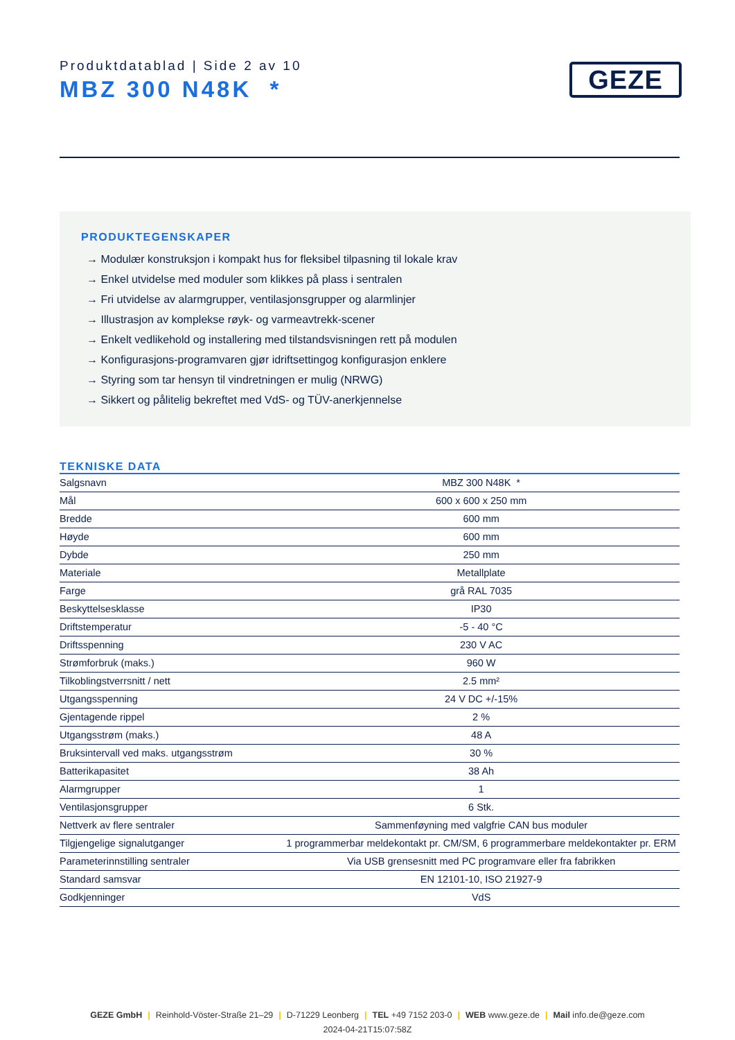Produktdatablad | Side 2 av 10
MBZ 300 N48K *
GEZE
PRODUKTEGENSKAPER
→ Modulær konstruksjon i kompakt hus for fleksibel tilpasning til lokale krav
→ Enkel utvidelse med moduler som klikkes på plass i sentralen
→ Fri utvidelse av alarmgrupper, ventilasjonsgrupper og alarmlinjer
→ Illustrasjon av komplekse røyk- og varmeavtrekk-scener
→ Enkelt vedlikehold og installering med tilstandsvisningen rett på modulen
→ Konfigurasjons-programvaren gjør idriftsettingog konfigurasjon enklere
→ Styring som tar hensyn til vindretningen er mulig (NRWG)
→ Sikkert og pålitelig bekreftet med VdS- og TÜV-anerkjennelse
TEKNISKE DATA
| Salgsnavn | MBZ 300 N48K * |
| Mål | 600 x 600 x 250 mm |
| Bredde | 600 mm |
| Høyde | 600 mm |
| Dybde | 250 mm |
| Materiale | Metallplate |
| Farge | grå RAL 7035 |
| Beskyttelsesklasse | IP30 |
| Driftstemperatur | -5 - 40 °C |
| Driftsspenning | 230 V AC |
| Strømforbruk (maks.) | 960 W |
| Tilkoblingstverrsnitt / nett | 2.5 mm² |
| Utgangsspenning | 24 V DC +/-15% |
| Gjentagende rippel | 2 % |
| Utgangsstrøm (maks.) | 48 A |
| Bruksintervall ved maks. utgangsstrøm | 30 % |
| Batterikapasitet | 38 Ah |
| Alarmgrupper | 1 |
| Ventilasjonsgrupper | 6 Stk. |
| Nettverk av flere sentraler | Sammenføyning med valgfrie CAN bus moduler |
| Tilgjengelige signalutganger | 1 programmerbar meldekontakt pr. CM/SM, 6 programmerbare meldekontakter pr. ERM |
| Parameterinnstilling sentraler | Via USB grensesnitt med PC programvare eller fra fabrikken |
| Standard samsvar | EN 12101-10, ISO 21927-9 |
| Godkjenninger | VdS |
GEZE GmbH | Reinhold-Vöster-Straße 21–29 | D-71229 Leonberg | TEL +49 7152 203-0 | WEB www.geze.de | Mail info.de@geze.com
2024-04-21T15:07:58Z